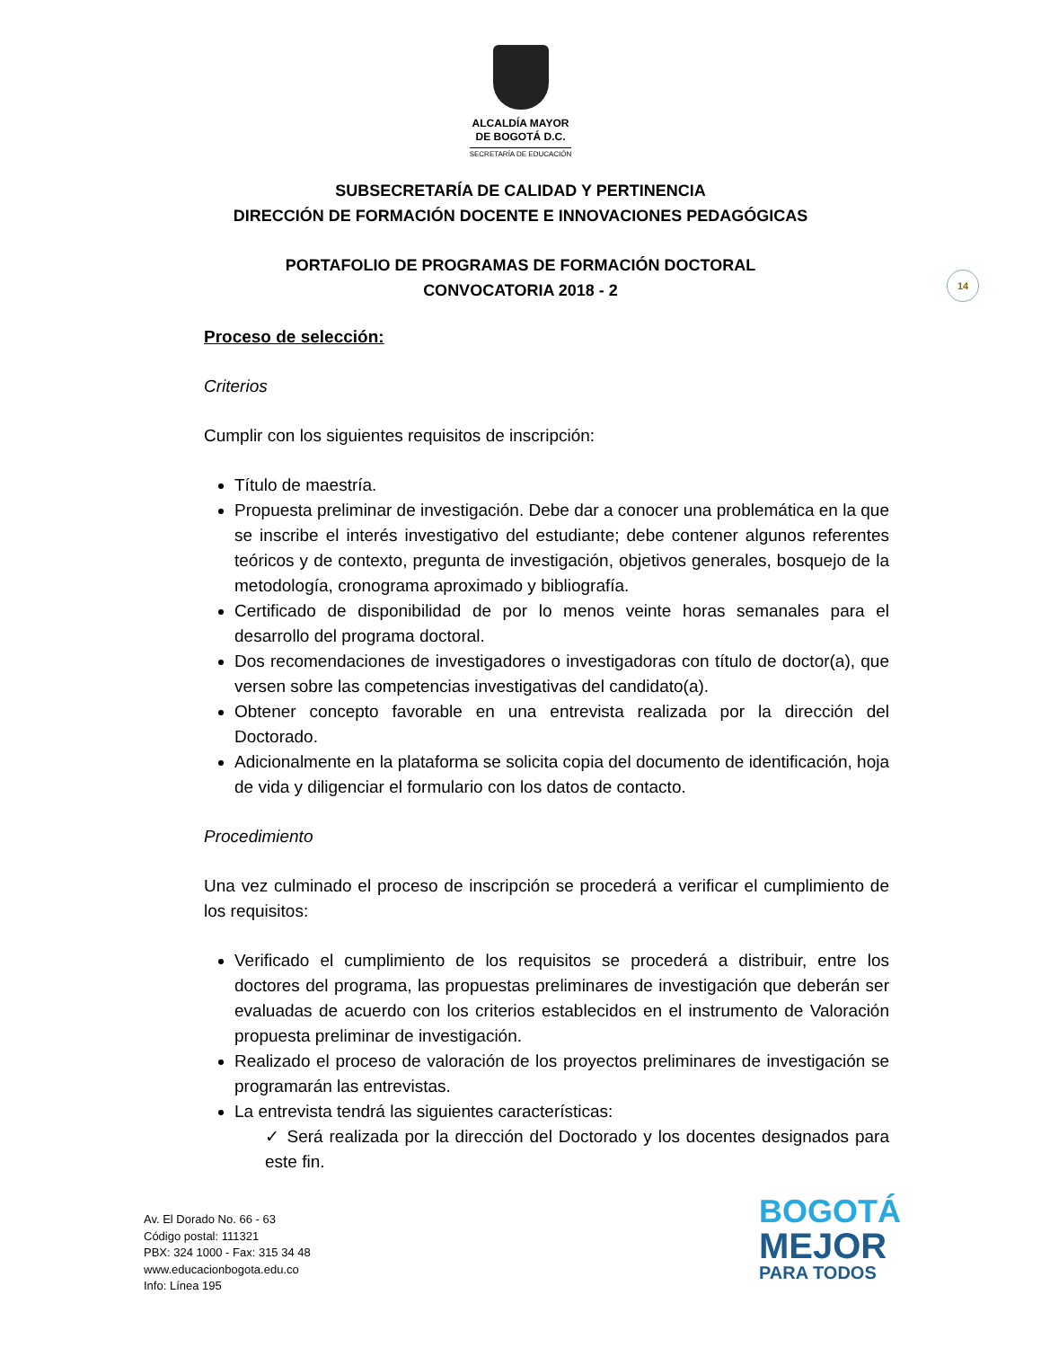ALCALDÍA MAYOR
DE BOGOTÁ D.C.
SECRETARÍA DE EDUCACIÓN
SUBSECRETARÍA DE CALIDAD Y PERTINENCIA
DIRECCIÓN DE FORMACIÓN DOCENTE E INNOVACIONES PEDAGÓGICAS
PORTAFOLIO DE PROGRAMAS DE FORMACIÓN DOCTORAL
CONVOCATORIA 2018 - 2
14
Proceso de selección:
Criterios
Cumplir con los siguientes requisitos de inscripción:
Título de maestría.
Propuesta preliminar de investigación. Debe dar a conocer una problemática en la que se inscribe el interés investigativo del estudiante; debe contener algunos referentes teóricos y de contexto, pregunta de investigación, objetivos generales, bosquejo de la metodología, cronograma aproximado y bibliografía.
Certificado de disponibilidad de por lo menos veinte horas semanales para el desarrollo del programa doctoral.
Dos recomendaciones de investigadores o investigadoras con título de doctor(a), que versen sobre las competencias investigativas del candidato(a).
Obtener concepto favorable en una entrevista realizada por la dirección del Doctorado.
Adicionalmente en la plataforma se solicita copia del documento de identificación, hoja de vida y diligenciar el formulario con los datos de contacto.
Procedimiento
Una vez culminado el proceso de inscripción se procederá a verificar el cumplimiento de los requisitos:
Verificado el cumplimiento de los requisitos se procederá a distribuir, entre los doctores del programa, las propuestas preliminares de investigación que deberán ser evaluadas de acuerdo con los criterios establecidos en el instrumento de Valoración propuesta preliminar de investigación.
Realizado el proceso de valoración de los proyectos preliminares de investigación se programarán las entrevistas.
La entrevista tendrá las siguientes características:
✓ Será realizada por la dirección del Doctorado y los docentes designados para este fin.
Av. El Dorado No. 66 - 63
Código postal: 111321
PBX: 324 1000 - Fax: 315 34 48
www.educacionbogota.edu.co
Info: Línea 195
BOGOTÁ
MEJOR
PARA TODOS